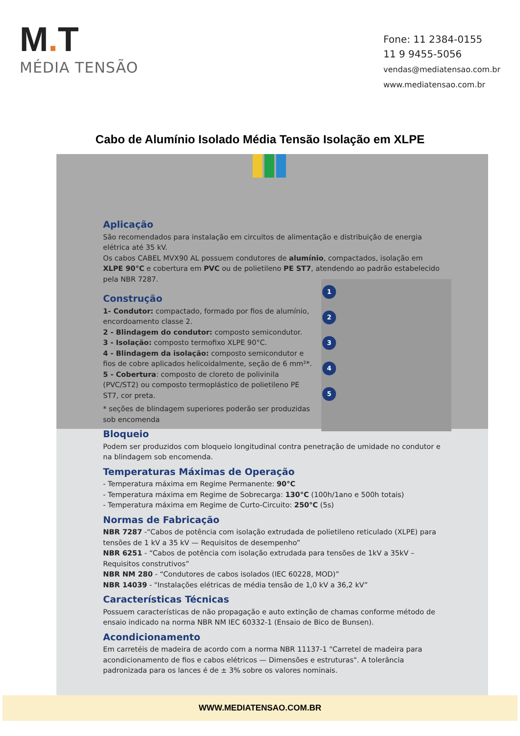M. T
MÉDIA TENSÃO
Fone: 11 2384-0155
11 9 9455-5056
vendas@mediatensao.com.br
www.mediatensao.com.br
Cabo de Alumínio Isolado Média Tensão Isolação em XLPE
1
2
3
4
5
Aplicação
São recomendados para instalação em circuitos de alimentação e distribuição de energia elétrica até 35 kV.
Os cabos CABEL MVX90 AL possuem condutores de alumínio, compactados, isolação em XLPE 90°C e cobertura em PVC ou de polietileno PE ST7, atendendo ao padrão estabelecido pela NBR 7287.
Construção
1- Condutor: compactado, formado por fios de alumínio, encordoamento classe 2.
2 - Blindagem do condutor: composto semicondutor.
3 - Isolação: composto termofixo XLPE 90°C.
4 - Blindagem da isolação: composto semicondutor e fios de cobre aplicados helicoidalmente, seção de 6 mm²*.
5 - Cobertura: composto de cloreto de polivinila (PVC/ST2) ou composto termoplástico de polietileno PE ST7, cor preta.
* seções de blindagem superiores poderão ser produzidas sob encomenda
Bloqueio
Podem ser produzidos com bloqueio longitudinal contra penetração de umidade no condutor e na blindagem sob encomenda.
Temperaturas Máximas de Operação
- Temperatura máxima em Regime Permanente: 90°C
- Temperatura máxima em Regime de Sobrecarga: 130°C (100h/1ano e 500h totais)
- Temperatura máxima em Regime de Curto-Circuito: 250°C (5s)
Normas de Fabricação
NBR 7287 -“Cabos de potência com isolação extrudada de polietileno reticulado (XLPE) para tensões de 1 kV a 35 kV — Requisitos de desempenho”
NBR 6251 - “Cabos de potência com isolação extrudada para tensões de 1kV a 35kV – Requisitos construtivos”
NBR NM 280 - “Condutores de cabos isolados (IEC 60228, MOD)”
NBR 14039 - "Instalações elétricas de média tensão de 1,0 kV a 36,2 kV”
Características Técnicas
Possuem características de não propagação e auto extinção de chamas conforme método de ensaio indicado na norma NBR NM IEC 60332-1 (Ensaio de Bico de Bunsen).
Acondicionamento
Em carretéis de madeira de acordo com a norma NBR 11137-1 "Carretel de madeira para acondicionamento de fios e cabos elétricos — Dimensões e estruturas". A tolerância padronizada para os lances é de ± 3% sobre os valores nominais.
WWW.MEDIATENSAO.COM.BR